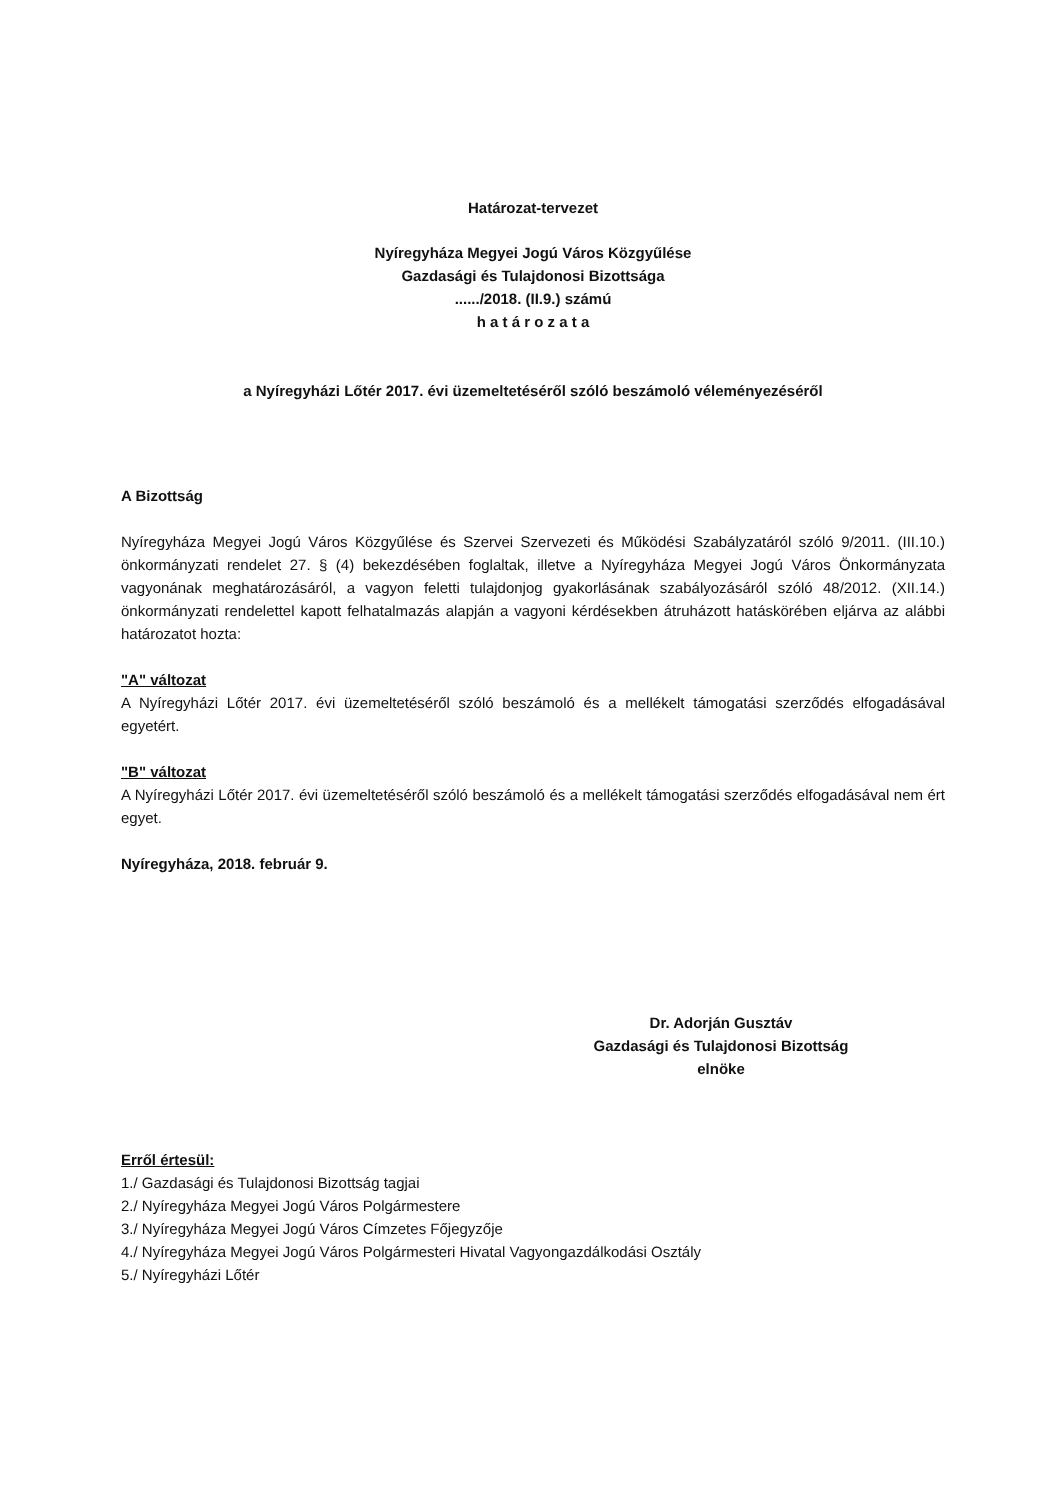Határozat-tervezet
Nyíregyháza Megyei Jogú Város Közgyűlése
Gazdasági és Tulajdonosi Bizottsága
....../2018. (II.9.) számú
h a t á r o z a t a
a Nyíregyházi Lőtér 2017. évi üzemeltetéséről szóló beszámoló véleményezéséről
A Bizottság
Nyíregyháza Megyei Jogú Város Közgyűlése és Szervei Szervezeti és Működési Szabályzatáról szóló 9/2011. (III.10.) önkormányzati rendelet 27. § (4) bekezdésében foglaltak, illetve a Nyíregyháza Megyei Jogú Város Önkormányzata vagyonának meghatározásáról, a vagyon feletti tulajdonjog gyakorlásának szabályozásáról szóló 48/2012. (XII.14.) önkormányzati rendelettel kapott felhatalmazás alapján a vagyoni kérdésekben átruházott hatáskörében eljárva az alábbi határozatot hozta:
"A" változat
A Nyíregyházi Lőtér 2017. évi üzemeltetéséről szóló beszámoló és a mellékelt támogatási szerződés elfogadásával egyetért.
"B" változat
A Nyíregyházi Lőtér 2017. évi üzemeltetéséről szóló beszámoló és a mellékelt támogatási szerződés elfogadásával nem ért egyet.
Nyíregyháza, 2018. február 9.
Dr. Adorján Gusztáv
Gazdasági és Tulajdonosi Bizottság
elnöke
Erről értesül:
1./ Gazdasági és Tulajdonosi Bizottság tagjai
2./ Nyíregyháza Megyei Jogú Város Polgármestere
3./ Nyíregyháza Megyei Jogú Város Címzetes Főjegyzője
4./ Nyíregyháza Megyei Jogú Város Polgármesteri Hivatal Vagyongazdálkodási Osztály
5./ Nyíregyházi Lőtér